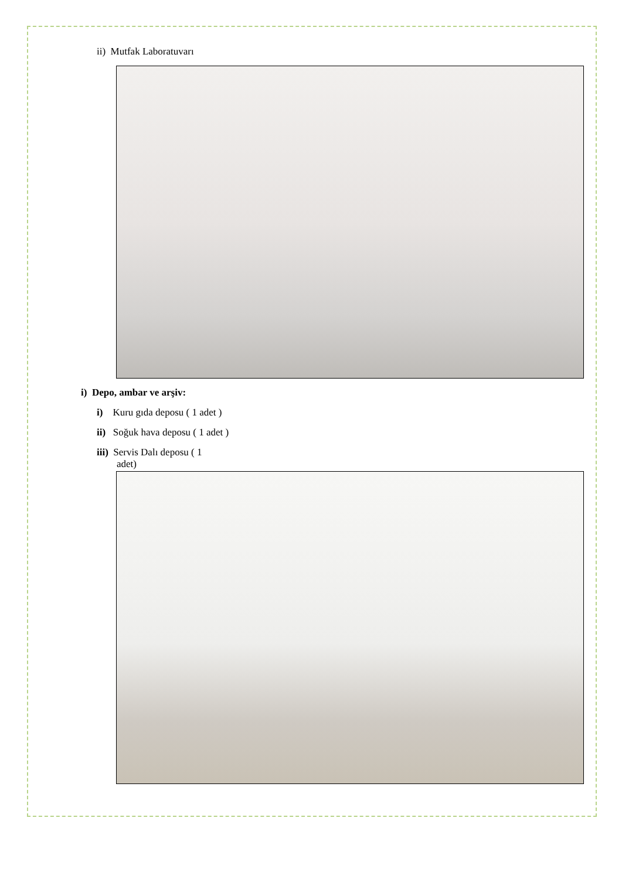ii) Mutfak Laboratuvarı
i) Depo, ambar ve arşiv:
i) Kuru gıda deposu ( 1 adet )
ii) Soğuk hava deposu ( 1 adet )
iii) Servis Dalı deposu ( 1
adet)